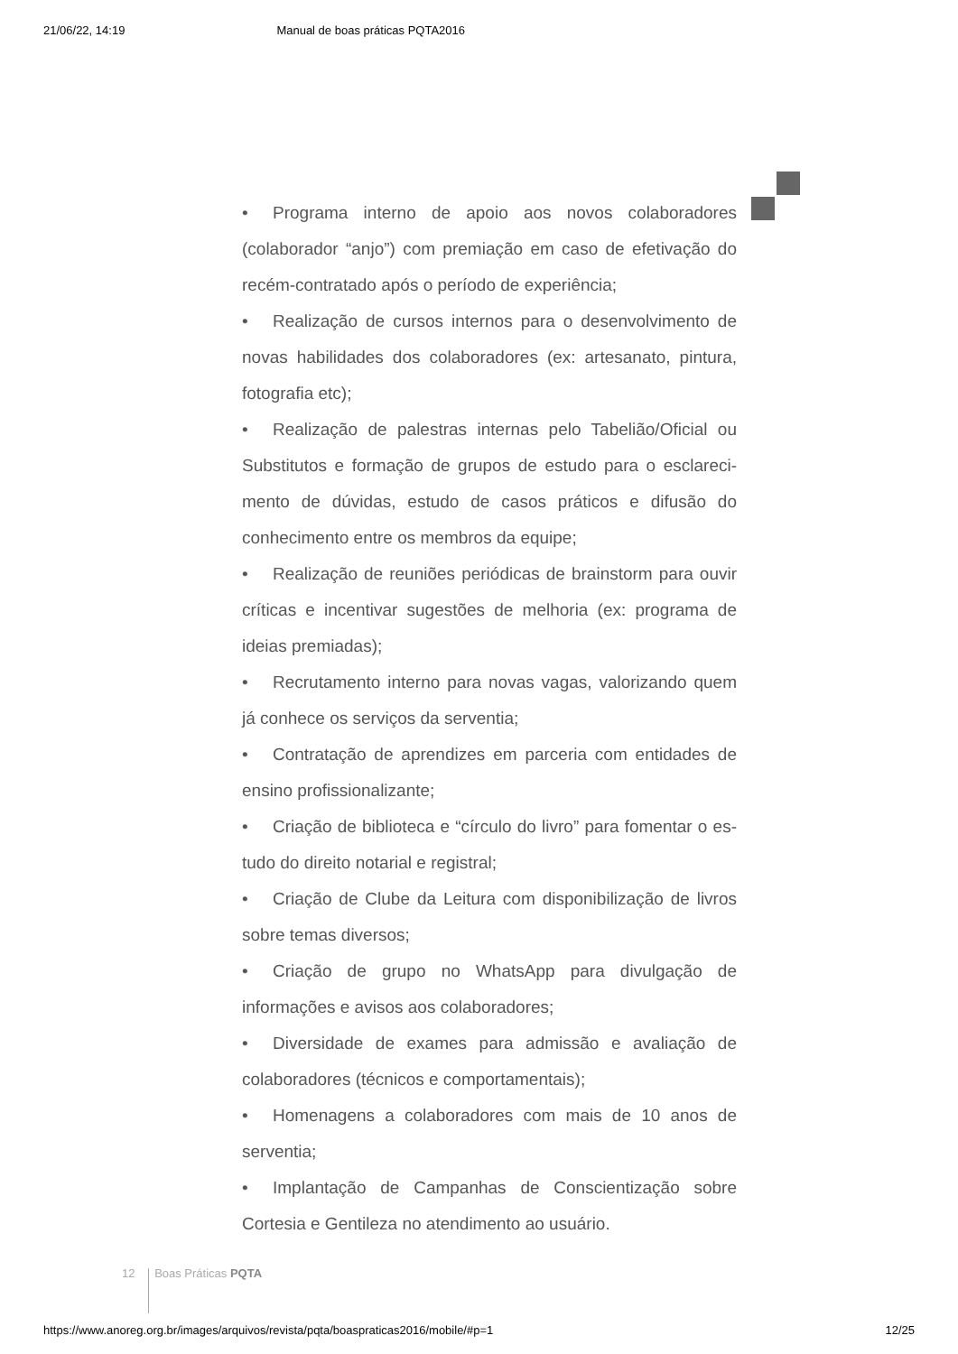21/06/22, 14:19 Manual de boas práticas PQTA2016
• Programa interno de apoio aos novos colaboradores (colaborador “anjo”) com premiação em caso de efetivação do recém-contratado após o período de experiência;
• Realização de cursos internos para o desenvolvimento de novas habilidades dos colaboradores (ex: artesanato, pintura, fotografia etc);
• Realização de palestras internas pelo Tabelião/Oficial ou Substitutos e formação de grupos de estudo para o esclareci­mento de dúvidas, estudo de casos práticos e difusão do conhecimento entre os membros da equipe;
• Realização de reuniões periódicas de brainstorm para ouvir críticas e incentivar sugestões de melhoria (ex: programa de ideias premiadas);
• Recrutamento interno para novas vagas, valorizando quem já conhece os serviços da serventia;
• Contratação de aprendizes em parceria com entidades de ensino profissionalizante;
• Criação de biblioteca e “círculo do livro” para fomentar o es­tudo do direito notarial e registral;
• Criação de Clube da Leitura com disponibilização de livros sobre temas diversos;
• Criação de grupo no WhatsApp para divulgação de informações e avisos aos colaboradores;
• Diversidade de exames para admissão e avaliação de colaboradores (técnicos e comportamentais);
• Homenagens a colaboradores com mais de 10 anos de serventia;
• Implantação de Campanhas de Conscientização sobre Cortesia e Gentileza no atendimento ao usuário.
12 Boas Práticas PQTA
https://www.anoreg.org.br/images/arquivos/revista/pqta/boaspraticas2016/mobile/#p=1 12/25